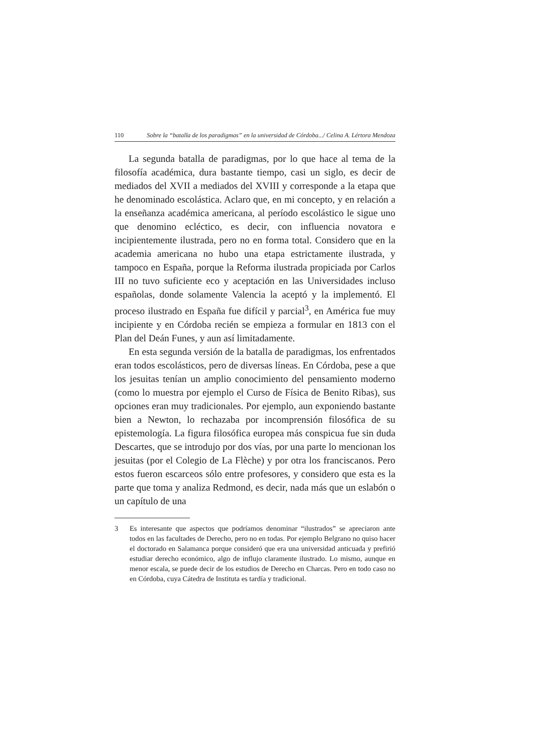110 Sobre la “batalla de los paradigmas” en la universidad de Córdoba.../ Celina A. Lértora Mendoza
La segunda batalla de paradigmas, por lo que hace al tema de la filosofía académica, dura bastante tiempo, casi un siglo, es decir de mediados del XVII a mediados del XVIII y corresponde a la etapa que he denominado escolástica. Aclaro que, en mi concepto, y en relación a la enseñanza académica americana, al período escolástico le sigue uno que denomino ecléctico, es decir, con influencia novatora e incipientemente ilustrada, pero no en forma total. Considero que en la academia americana no hubo una etapa estrictamente ilustrada, y tampoco en España, porque la Reforma ilustrada propiciada por Carlos III no tuvo suficiente eco y aceptación en las Universidades incluso españolas, donde solamente Valencia la aceptó y la implementó. El proceso ilustrado en España fue difícil y parcial<sup>3</sup>, en América fue muy incipiente y en Córdoba recién se empieza a formular en 1813 con el Plan del Deán Funes, y aun así limitadamente.
En esta segunda versión de la batalla de paradigmas, los enfrentados eran todos escolásticos, pero de diversas líneas. En Córdoba, pese a que los jesuitas tenían un amplio conocimiento del pensamiento moderno (como lo muestra por ejemplo el Curso de Física de Benito Ribas), sus opciones eran muy tradicionales. Por ejemplo, aun exponiendo bastante bien a Newton, lo rechazaba por incomprensión filosófica de su epistemología. La figura filosófica europea más conspicua fue sin duda Descartes, que se introdujo por dos vías, por una parte lo mencionan los jesuitas (por el Colegio de La Flèche) y por otra los franciscanos. Pero estos fueron escarceos sólo entre profesores, y considero que esta es la parte que toma y analiza Redmond, es decir, nada más que un eslabón o un capítulo de una
3 Es interesante que aspectos que podríamos denominar “ilustrados” se apreciaron ante todos en las facultades de Derecho, pero no en todas. Por ejemplo Belgrano no quiso hacer el doctorado en Salamanca porque consideró que era una universidad anticuada y prefirió estudiar derecho económico, algo de influjo claramente ilustrado. Lo mismo, aunque en menor escala, se puede decir de los estudios de Derecho en Charcas. Pero en todo caso no en Córdoba, cuya Cátedra de Instituta es tardía y tradicional.